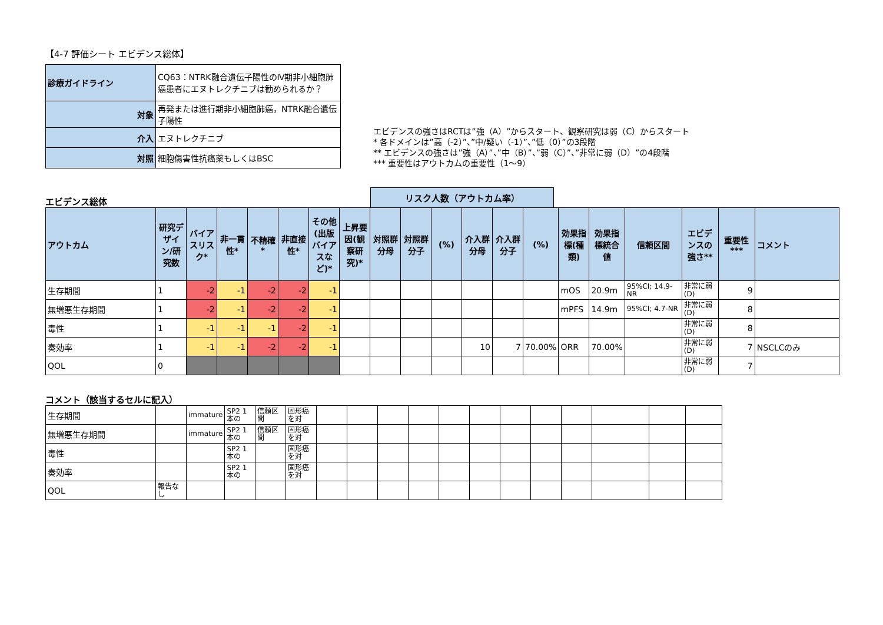【4-7 評価シート エビデンス総体】
| 診療ガイドライン | CQ63：NTRK融合遺伝子陽性のⅣ期非小細胞肺癌患者にエヌトレクチニブは勧められるか？ |
| 対象 | 再発または進行期非小細胞肺癌，NTRK融合遺伝子陽性 |
| 介入 | エヌトレクチニブ |
| 対照 | 細胞傷害性抗癌薬もしくはBSC |
エビデンスの強さはRCTは”強（A）”からスタート、観察研究は弱（C）からスタート
* 各ドメインは”高（-2）”、”中/疑い（-1）”、”低（0）”の3段階
** エビデンスの強さは”強（A）”、”中（B）”、”弱（C）”、”非常に弱（D）”の4段階
*** 重要性はアウトカムの重要性（1～9）
エビデンス総体
リスク人数（アウトカム率）
| アウトカム | 研究デザイン/研究数 | バイアスリスク* | 非一貫性* | 不精確* | 非直接性* | その他(出版バイアスなど)* | 上昇要因(観察研究)* | 対照群分母 | 対照群分子 | (%) | 介入群分母 | 介入群分子 | (%) | 効果指標(種類) | 効果指標統合値 | 信頼区間 | エビデンスの強さ** | 重要性*** | コメント |
| --- | --- | --- | --- | --- | --- | --- | --- | --- | --- | --- | --- | --- | --- | --- | --- | --- | --- | --- | --- |
| 生存期間 | 1 | -2 | -1 | -2 | -2 | -1 | | | | | | | | mOS | 20.9m | 95%CI; 14.9-NR | 非常に弱(D) | 9 | |
| 無増悪生存期間 | 1 | -2 | -1 | -2 | -2 | -1 | | | | | | | | mPFS | 14.9m | 95%CI; 4.7-NR | 非常に弱(D) | 8 | |
| 毒性 | 1 | -1 | -1 | -1 | -2 | -1 | | | | | | | | | | | 非常に弱(D) | 8 | |
| 奏効率 | 1 | -1 | -1 | -2 | -2 | -1 | | | | | 10 | 7 | 70.00% | ORR | 70.00% | | 非常に弱(D) | 7 | NSCLCのみ |
| QOL | 0 | | | | | | | | | | | | | | | | 非常に弱(D) | 7 | |
コメント（該当するセルに記入）
| 生存期間 | | immature | SP2 1本の | 信頼区間 | 固形癌を対 | | | | | | | | | | | | |
| 無増悪生存期間 | | immature | SP2 1本の | 信頼区間 | 固形癌を対 | | | | | | | | | | | | |
| 毒性 | | | SP2 1本の | | 固形癌を対 | | | | | | | | | | | | |
| 奏効率 | | | SP2 1本の | | 固形癌を対 | | | | | | | | | | | | |
| QOL | 報告なし | | | | | | | | | | | | | | | | |